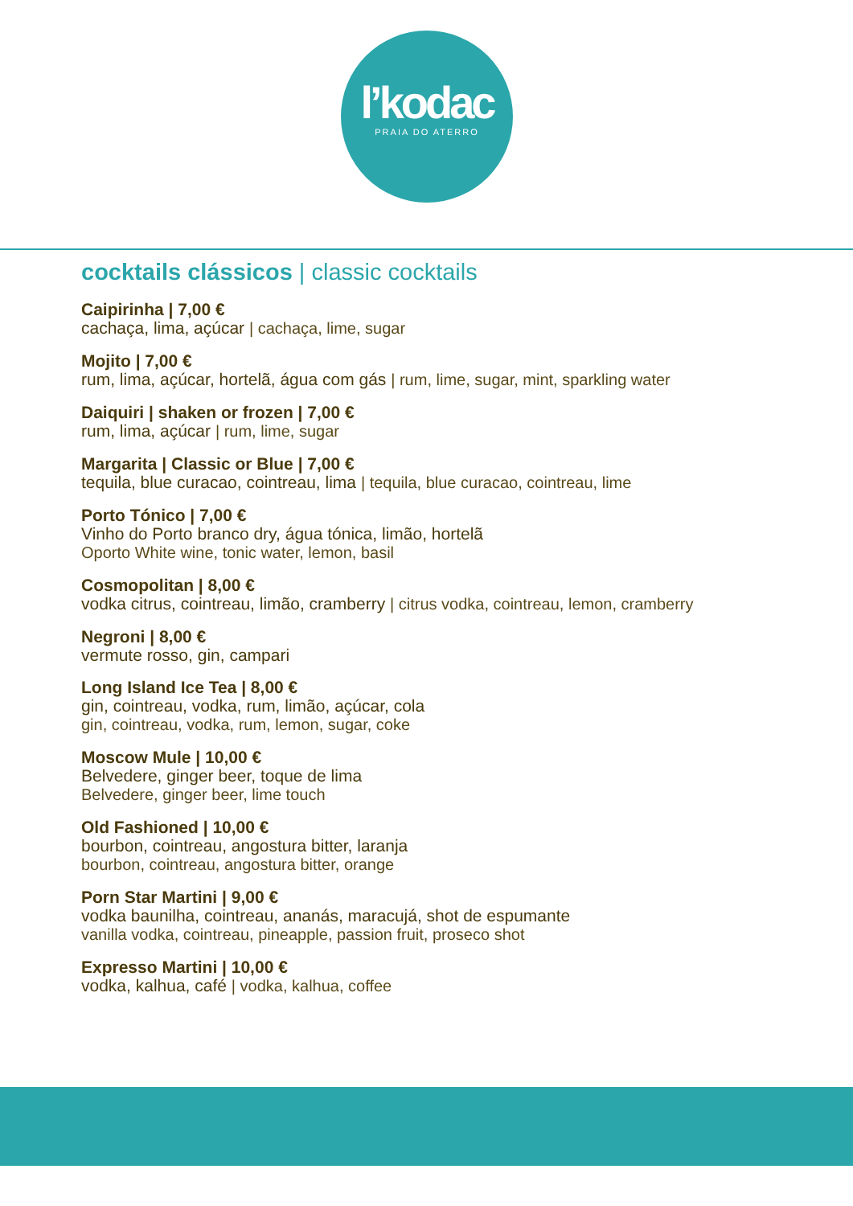l’kodac
PRAIA DO ATERRO
cocktails clássicos | classic cocktails
Caipirinha | 7,00 €
cachaça, lima, açúcar | cachaça, lime, sugar
Mojito | 7,00 €
rum, lima, açúcar, hortelã, água com gás | rum, lime, sugar, mint, sparkling water
Daiquiri | shaken or frozen | 7,00 €
rum, lima, açúcar | rum, lime, sugar
Margarita | Classic or Blue | 7,00 €
tequila, blue curacao, cointreau, lima | tequila, blue curacao, cointreau, lime
Porto Tónico | 7,00 €
Vinho do Porto branco dry, água tónica, limão, hortelã
Oporto White wine, tonic water, lemon, basil
Cosmopolitan | 8,00 €
vodka citrus, cointreau, limão, cramberry | citrus vodka, cointreau, lemon, cramberry
Negroni | 8,00 €
vermute rosso, gin, campari
Long Island Ice Tea | 8,00 €
gin, cointreau, vodka, rum, limão, açúcar, cola
gin, cointreau, vodka, rum, lemon, sugar, coke
Moscow Mule | 10,00 €
Belvedere, ginger beer, toque de lima
Belvedere, ginger beer, lime touch
Old Fashioned | 10,00 €
bourbon, cointreau, angostura bitter, laranja
bourbon, cointreau, angostura bitter, orange
Porn Star Martini | 9,00 €
vodka baunilha, cointreau, ananás, maracujá, shot de espumante
vanilla vodka, cointreau, pineapple, passion fruit, proseco shot
Expresso Martini | 10,00 €
vodka, kalhua, café | vodka, kalhua, coffee